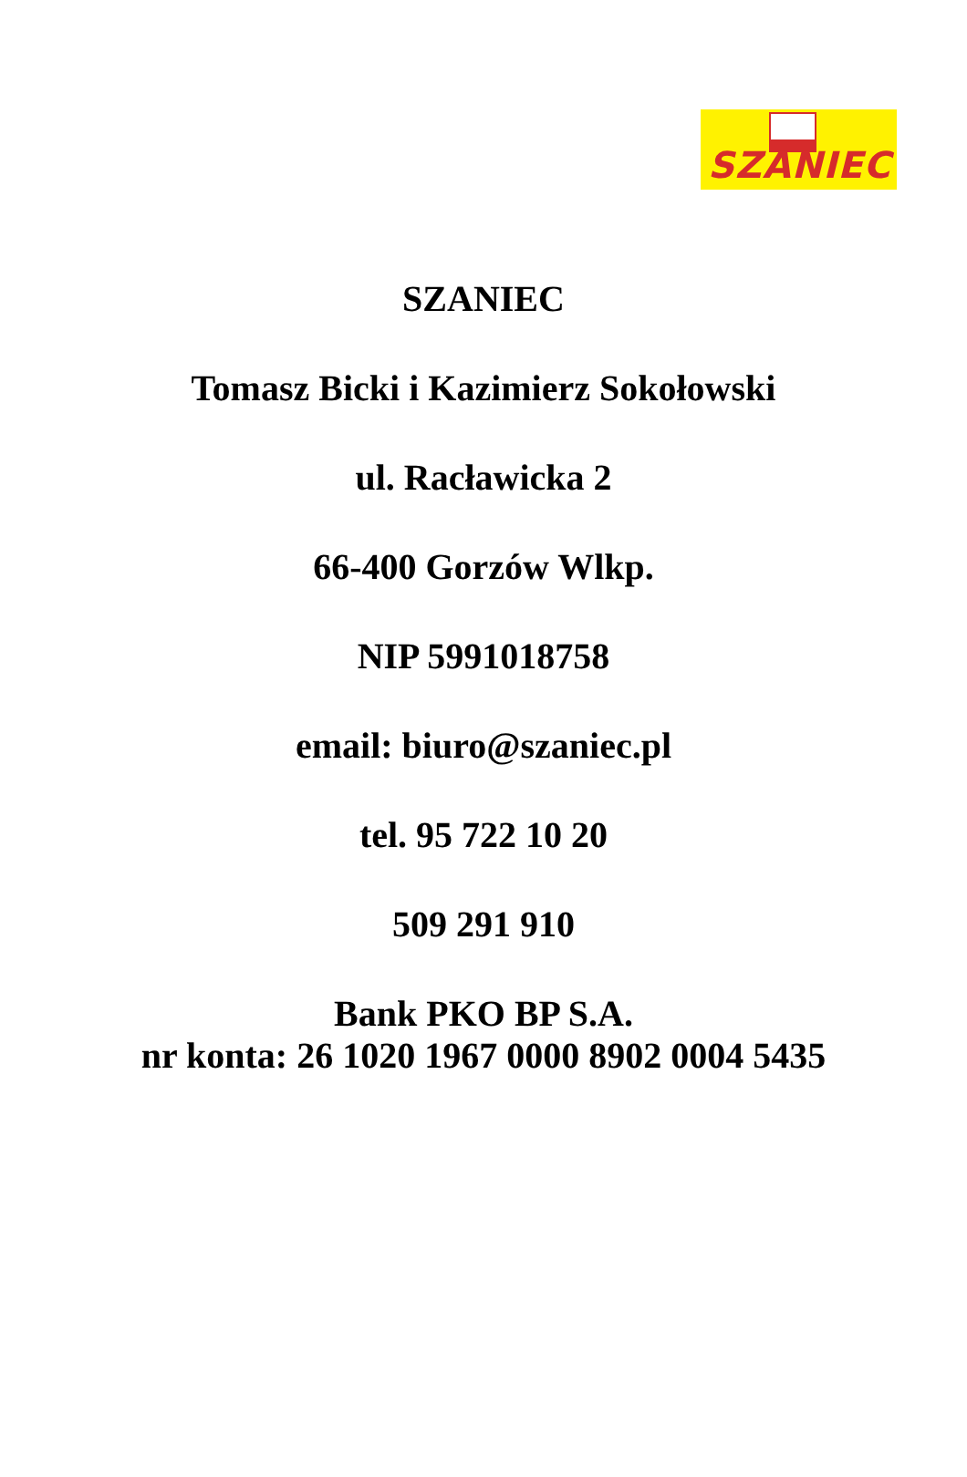SZANIEC
SZANIEC
Tomasz Bicki i Kazimierz Sokołowski
ul. Racławicka 2
66-400 Gorzów Wlkp.
NIP 5991018758
email: biuro@szaniec.pl
tel. 95 722 10 20
509 291 910
Bank PKO BP S.A.
nr konta: 26 1020 1967 0000 8902 0004 5435